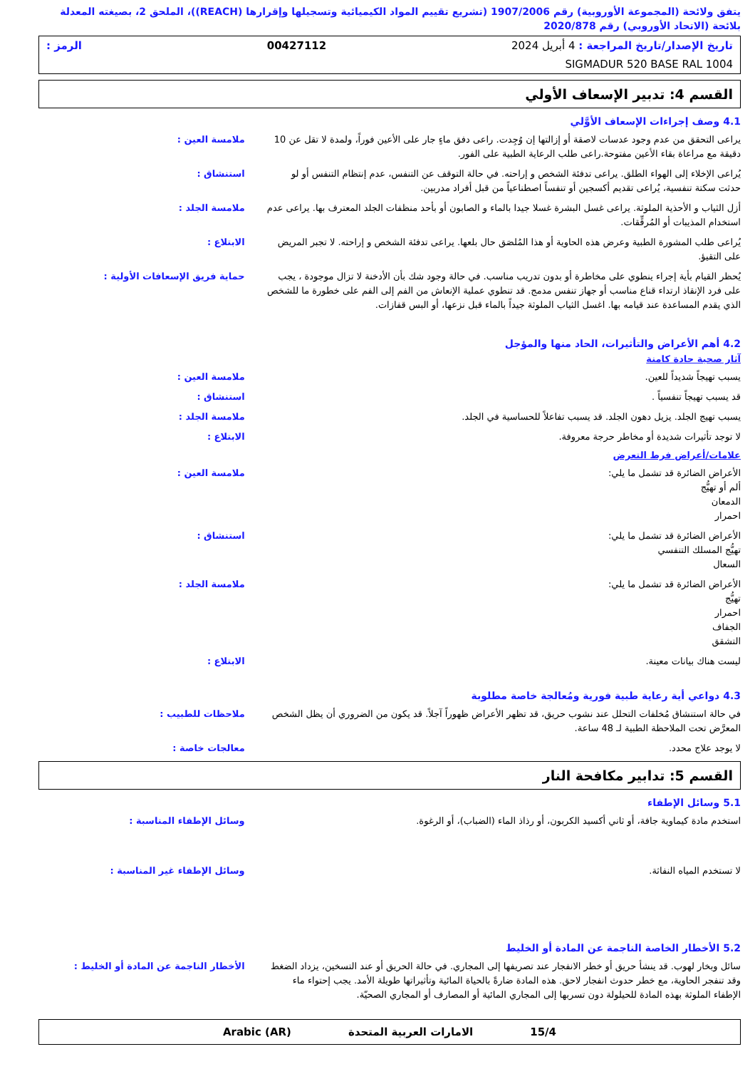يتفق ولائحة (المجموعة الأوروبية) رقم 1907/2006 (تشريع تقييم المواد الكيميائية وتسجيلها وإقرارها (REACH))، الملحق 2، بصيغته المعدلة بلائحة (الاتحاد الأوروبي) رقم 2020/878
تاريخ الإصدار/تاريخ المراجعة : 4 أبريل 2024 00427112 الرمز :
SIGMADUR 520 BASE RAL 1004
القسم 4: تدبير الإسعاف الأولي
4.1 وصف إجراءات الإسعاف الأوَّلي
يراعى التحقق من عدم وجود عدسات لاصقة أو إزالتها إن وُجِدت. راعى دفق ماءٍ جار على الأعين فوراً، ولمدة لا تقل عن 10 دقيقة مع مراعاة بقاء الأعين مفتوحة.راعى طلب الرعاية الطبية على الفور.
ملامسة العين :
يُراعى الإخلاء إلى الهواء الطلق. يراعى تدفئة الشخص و إراحته. في حالة التوقف عن التنفس، عدم إنتظام التنفس أو لو حدثت سكتة تنفسية، يُراعى تقديم أكسجين أو تنفساً اصطناعياً من قبل أفراد مدربين.
استنشاق :
أزل الثياب و الأحذية الملوثة. يراعى غسل البشرة غسلا جيدا بالماء و الصابون أو بأحد منظفات الجلد المعترف بها. يراعى عدم استخدام المذيبات أو المُرقِّقات.
ملامسة الجلد :
يُراعى طلب المشورة الطبية وعرض هذه الحاوية أو هذا المُلصَق حال بلعها. يراعى تدفئة الشخص و إراحته. لا تجبر المريض على التقيؤ.
الابتلاع :
يُحظر القيام بأية إجراء ينطوي على مخاطرة أو بدون تدريب مناسب. في حالة وجود شك بأن الأدخنة لا تزال موجودة ، يجب على فرد الإنقاذ ارتداء قناع مناسب أو جهاز تنفس مدمج. قد تنطوي عملية الإنعاش من الفم إلى الفم على خطورة ما للشخص الذي يقدم المساعدة عند قيامه بها. اغسل الثياب الملوثة جيداً بالماء قبل نزعها، أو البس قفازات.
حماية فريق الإسعافات الأولية :
4.2 أهم الأعراض والتأثيرات، الحاد منها والمؤجل
آثار صحية حادة كامنة
يسبب تهيجاً شديداً للعين. ملامسة العين :
قد يسبب تهيجاً تنفسياً . استنشاق :
يسبب تهيج الجلد. يزيل دهون الجلد. قد يسبب تفاعلاً للحساسية في الجلد. ملامسة الجلد :
لا توجد تأثيرات شديدة أو مخاطر حرجة معروفة. الابتلاع :
علامات/أعراض فرط التعرض
الأعراض الضائرة قد تشمل ما يلي:
ألم أو تهيُّج
الدمعان
احمرار
ملامسة العين :
الأعراض الضائرة قد تشمل ما يلي:
تهيُّج المسلك التنفسي
السعال
استنشاق :
الأعراض الضائرة قد تشمل ما يلي:
تهيُّج
احمرار
الجفاف
التشقق
ملامسة الجلد :
ليست هناك بيانات معينة. الابتلاع :
4.3 دواعي أية رعاية طبية فورية ومُعالجة خاصة مطلوبة
في حالة استنشاق مُخلفات التحلل عند نشوب حريق، قد تظهر الأعراض ظهوراً آجلاً. قد يكون من الضروري أن يظل الشخص المعرَّض تحت الملاحظة الطبية لـ 48 ساعة.
ملاحظات للطبيب :
لا يوجد علاج محدد. معالجات خاصة :
القسم 5: تدابير مكافحة النار
5.1 وسائل الإطفاء
استخدم مادة كيماوية جافة، أو ثاني أكسيد الكربون، أو رذاذ الماء (الضباب)، أو الرغوة. وسائل الإطفاء المناسبة :
لا تستخدم المياه النفاثة. وسائل الإطفاء غير المناسبة :
5.2 الأخطار الخاصة الناجمة عن المادة أو الخليط
سائل وبخار لهوب. قد ينشأ حريق أو خطر الانفجار عند تصريفها إلى المجاري. في حالة الحريق أو عند التسخين، يزداد الضغط وقد تنفجر الحاوية، مع خطر حدوث انفجار لاحق. هذه المادة ضارةً بالحياة المائية وتأثيراتها طويلة الأمد. يجب إحتواء ماء الإطفاء الملوثة بهذه المادة للحيلولة دون تسربها إلى المجاري المائية أو المصارف أو المجاري الصحيّة.
الأخطار الناجمة عن المادة أو الخليط :
15/4 الامارات العربية المتحدة Arabic (AR)